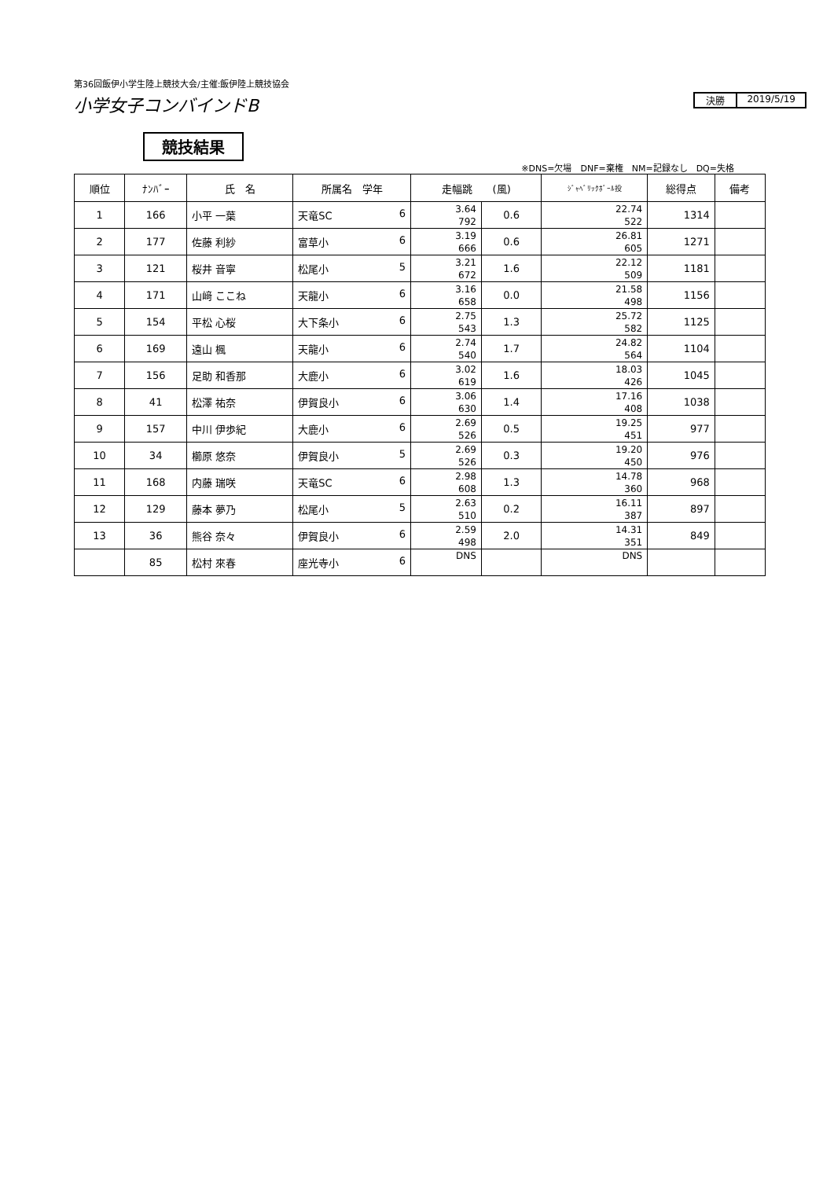第36回飯伊小学生陸上競技大会/主催:飯伊陸上競技協会
小学女子コンバインドB
決勝 2019/5/19
競技結果
※DNS=欠場　DNF=棄権　NM=記録なし　DQ=失格
| 順位 | ﾅﾝﾊﾞｰ | 氏 名 | 所属名 学年 | 走幅跳 (風) | | ｼﾞｬﾍﾞﾘｯｸﾎﾞｰﾙ投 | 総得点 | 備考 |
| --- | --- | --- | --- | --- | --- | --- | --- | --- |
| 1 | 166 | 小平 一葉 | 天竜SC 6 | 3.64 792 | 0.6 | 22.74 522 | 1314 | |
| 2 | 177 | 佐藤 利紗 | 富草小 6 | 3.19 666 | 0.6 | 26.81 605 | 1271 | |
| 3 | 121 | 桜井 音寧 | 松尾小 5 | 3.21 672 | 1.6 | 22.12 509 | 1181 | |
| 4 | 171 | 山﨑 ここね | 天龍小 6 | 3.16 658 | 0.0 | 21.58 498 | 1156 | |
| 5 | 154 | 平松 心桜 | 大下条小 6 | 2.75 543 | 1.3 | 25.72 582 | 1125 | |
| 6 | 169 | 遠山 楓 | 天龍小 6 | 2.74 540 | 1.7 | 24.82 564 | 1104 | |
| 7 | 156 | 足助 和香那 | 大鹿小 6 | 3.02 619 | 1.6 | 18.03 426 | 1045 | |
| 8 | 41 | 松澤 祐奈 | 伊賀良小 6 | 3.06 630 | 1.4 | 17.16 408 | 1038 | |
| 9 | 157 | 中川 伊歩紀 | 大鹿小 6 | 2.69 526 | 0.5 | 19.25 451 | 977 | |
| 10 | 34 | 櫛原 悠奈 | 伊賀良小 5 | 2.69 526 | 0.3 | 19.20 450 | 976 | |
| 11 | 168 | 内藤 瑞咲 | 天竜SC 6 | 2.98 608 | 1.3 | 14.78 360 | 968 | |
| 12 | 129 | 藤本 夢乃 | 松尾小 5 | 2.63 510 | 0.2 | 16.11 387 | 897 | |
| 13 | 36 | 熊谷 奈々 | 伊賀良小 6 | 2.59 498 | 2.0 | 14.31 351 | 849 | |
| | 85 | 松村 來春 | 座光寺小 6 | DNS | | DNS | | |